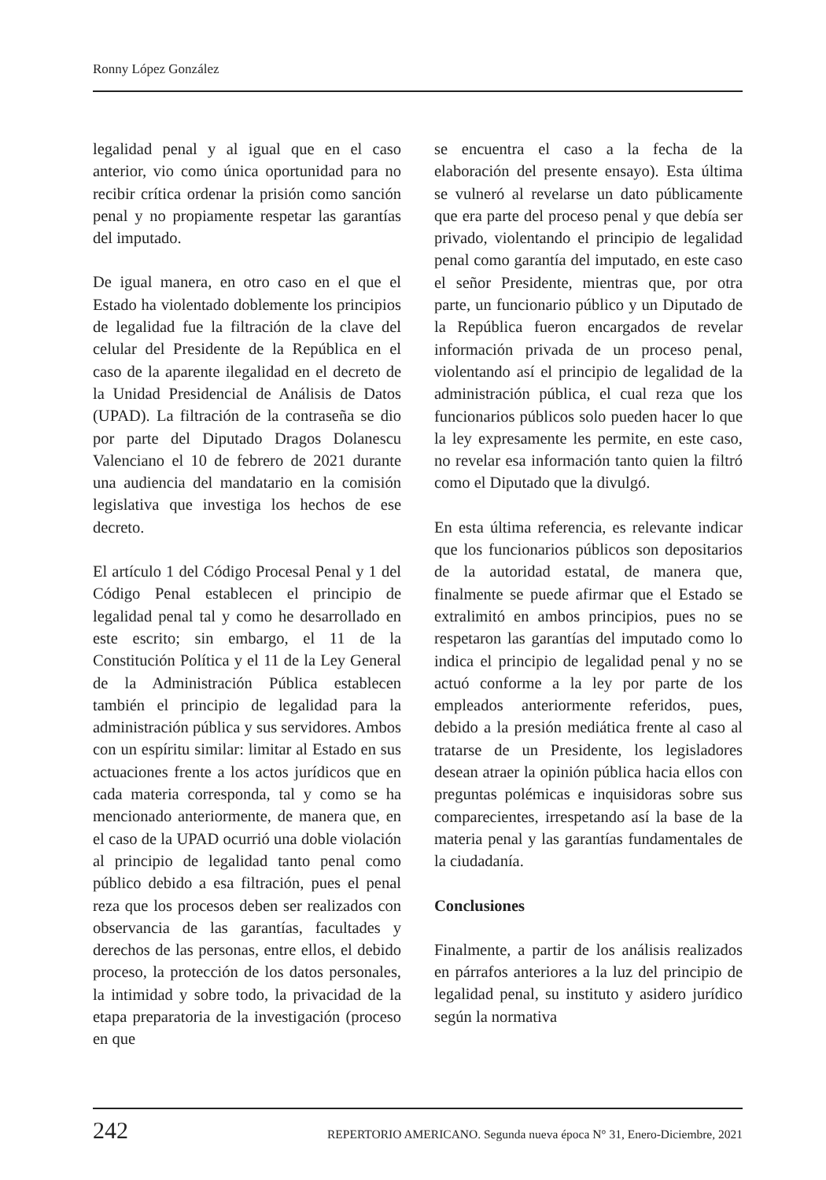Ronny López González
legalidad penal y al igual que en el caso anterior, vio como única oportunidad para no recibir crítica ordenar la prisión como sanción penal y no propiamente respetar las garantías del imputado.
De igual manera, en otro caso en el que el Estado ha violentado doblemente los principios de legalidad fue la filtración de la clave del celular del Presidente de la República en el caso de la aparente ilegalidad en el decreto de la Unidad Presidencial de Análisis de Datos (UPAD). La filtración de la contraseña se dio por parte del Diputado Dragos Dolanescu Valenciano el 10 de febrero de 2021 durante una audiencia del mandatario en la comisión legislativa que investiga los hechos de ese decreto.
El artículo 1 del Código Procesal Penal y 1 del Código Penal establecen el principio de legalidad penal tal y como he desarrollado en este escrito; sin embargo, el 11 de la Constitución Política y el 11 de la Ley General de la Administración Pública establecen también el principio de legalidad para la administración pública y sus servidores. Ambos con un espíritu similar: limitar al Estado en sus actuaciones frente a los actos jurídicos que en cada materia corresponda, tal y como se ha mencionado anteriormente, de manera que, en el caso de la UPAD ocurrió una doble violación al principio de legalidad tanto penal como público debido a esa filtración, pues el penal reza que los procesos deben ser realizados con observancia de las garantías, facultades y derechos de las personas, entre ellos, el debido proceso, la protección de los datos personales, la intimidad y sobre todo, la privacidad de la etapa preparatoria de la investigación (proceso en que
se encuentra el caso a la fecha de la elaboración del presente ensayo). Esta última se vulneró al revelarse un dato públicamente que era parte del proceso penal y que debía ser privado, violentando el principio de legalidad penal como garantía del imputado, en este caso el señor Presidente, mientras que, por otra parte, un funcionario público y un Diputado de la República fueron encargados de revelar información privada de un proceso penal, violentando así el principio de legalidad de la administración pública, el cual reza que los funcionarios públicos solo pueden hacer lo que la ley expresamente les permite, en este caso, no revelar esa información tanto quien la filtró como el Diputado que la divulgó.
En esta última referencia, es relevante indicar que los funcionarios públicos son depositarios de la autoridad estatal, de manera que, finalmente se puede afirmar que el Estado se extralimitó en ambos principios, pues no se respetaron las garantías del imputado como lo indica el principio de legalidad penal y no se actuó conforme a la ley por parte de los empleados anteriormente referidos, pues, debido a la presión mediática frente al caso al tratarse de un Presidente, los legisladores desean atraer la opinión pública hacia ellos con preguntas polémicas e inquisidoras sobre sus comparecientes, irrespetando así la base de la materia penal y las garantías fundamentales de la ciudadanía.
Conclusiones
Finalmente, a partir de los análisis realizados en párrafos anteriores a la luz del principio de legalidad penal, su instituto y asidero jurídico según la normativa
242 REPERTORIO AMERICANO. Segunda nueva época N° 31, Enero-Diciembre, 2021